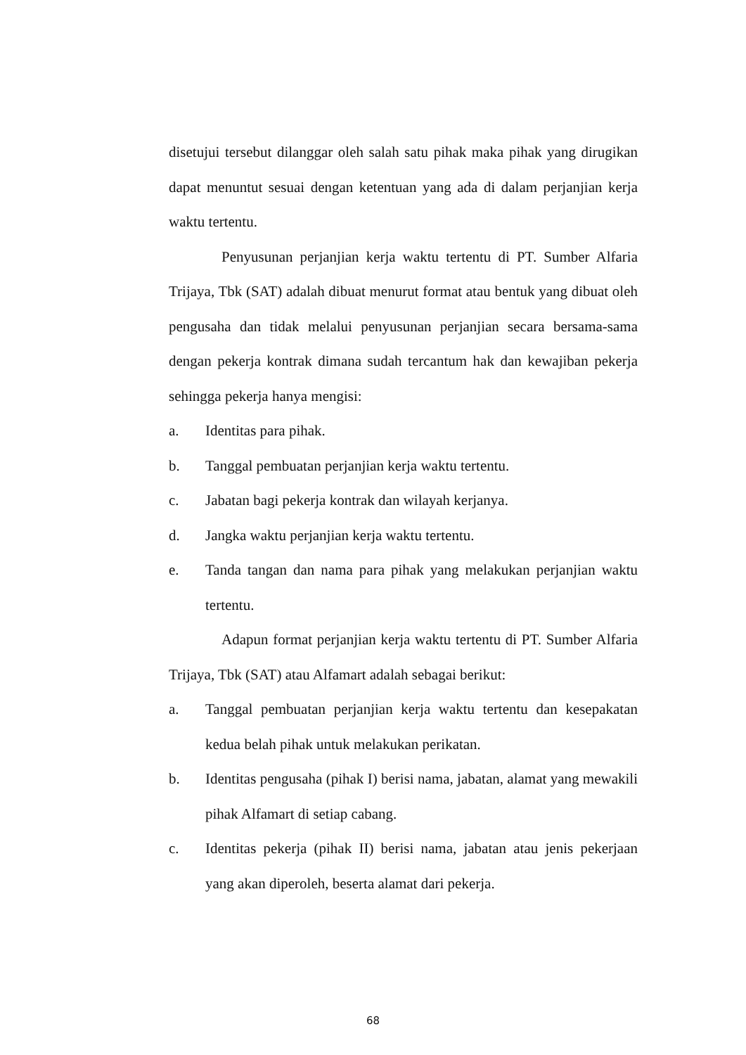disetujui tersebut dilanggar oleh salah satu pihak maka pihak yang dirugikan dapat menuntut sesuai dengan ketentuan yang ada di dalam perjanjian kerja waktu tertentu.
Penyusunan perjanjian kerja waktu tertentu di PT. Sumber Alfaria Trijaya, Tbk (SAT) adalah dibuat menurut format atau bentuk yang dibuat oleh pengusaha dan tidak melalui penyusunan perjanjian secara bersama-sama dengan pekerja kontrak dimana sudah tercantum hak dan kewajiban pekerja sehingga pekerja hanya mengisi:
a. Identitas para pihak.
b. Tanggal pembuatan perjanjian kerja waktu tertentu.
c. Jabatan bagi pekerja kontrak dan wilayah kerjanya.
d. Jangka waktu perjanjian kerja waktu tertentu.
e. Tanda tangan dan nama para pihak yang melakukan perjanjian waktu tertentu.
Adapun format perjanjian kerja waktu tertentu di PT. Sumber Alfaria Trijaya, Tbk (SAT) atau Alfamart adalah sebagai berikut:
a. Tanggal pembuatan perjanjian kerja waktu tertentu dan kesepakatan kedua belah pihak untuk melakukan perikatan.
b. Identitas pengusaha (pihak I) berisi nama, jabatan, alamat yang mewakili pihak Alfamart di setiap cabang.
c. Identitas pekerja (pihak II) berisi nama, jabatan atau jenis pekerjaan yang akan diperoleh, beserta alamat dari pekerja.
68